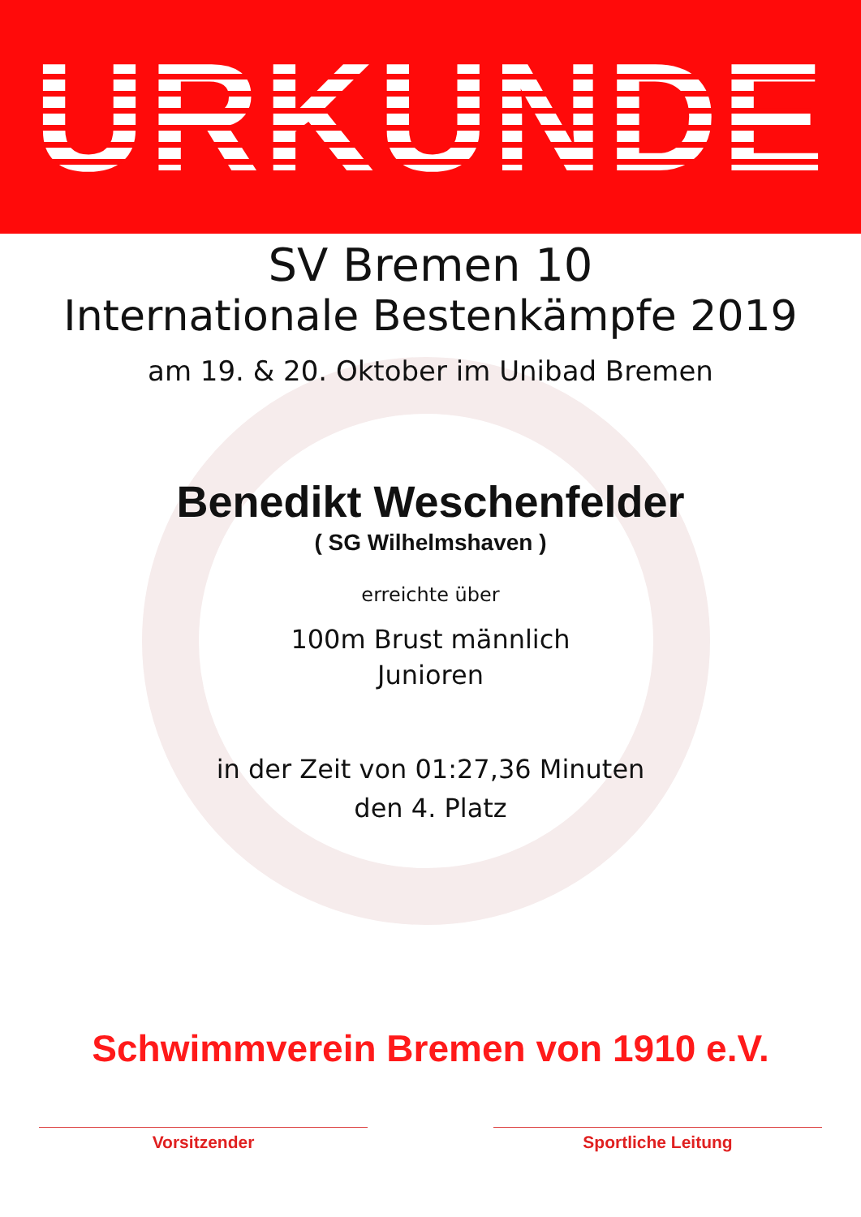URKUNDE
SV Bremen 10
Internationale Bestenkämpfe 2019
am 19. & 20. Oktober im Unibad Bremen
Benedikt Weschenfelder
( SG Wilhelmshaven )
erreichte über
100m Brust männlich
Junioren
in der Zeit von 01:27,36 Minuten
den 4. Platz
Schwimmverein Bremen von 1910 e.V.
Vorsitzender Sportliche Leitung